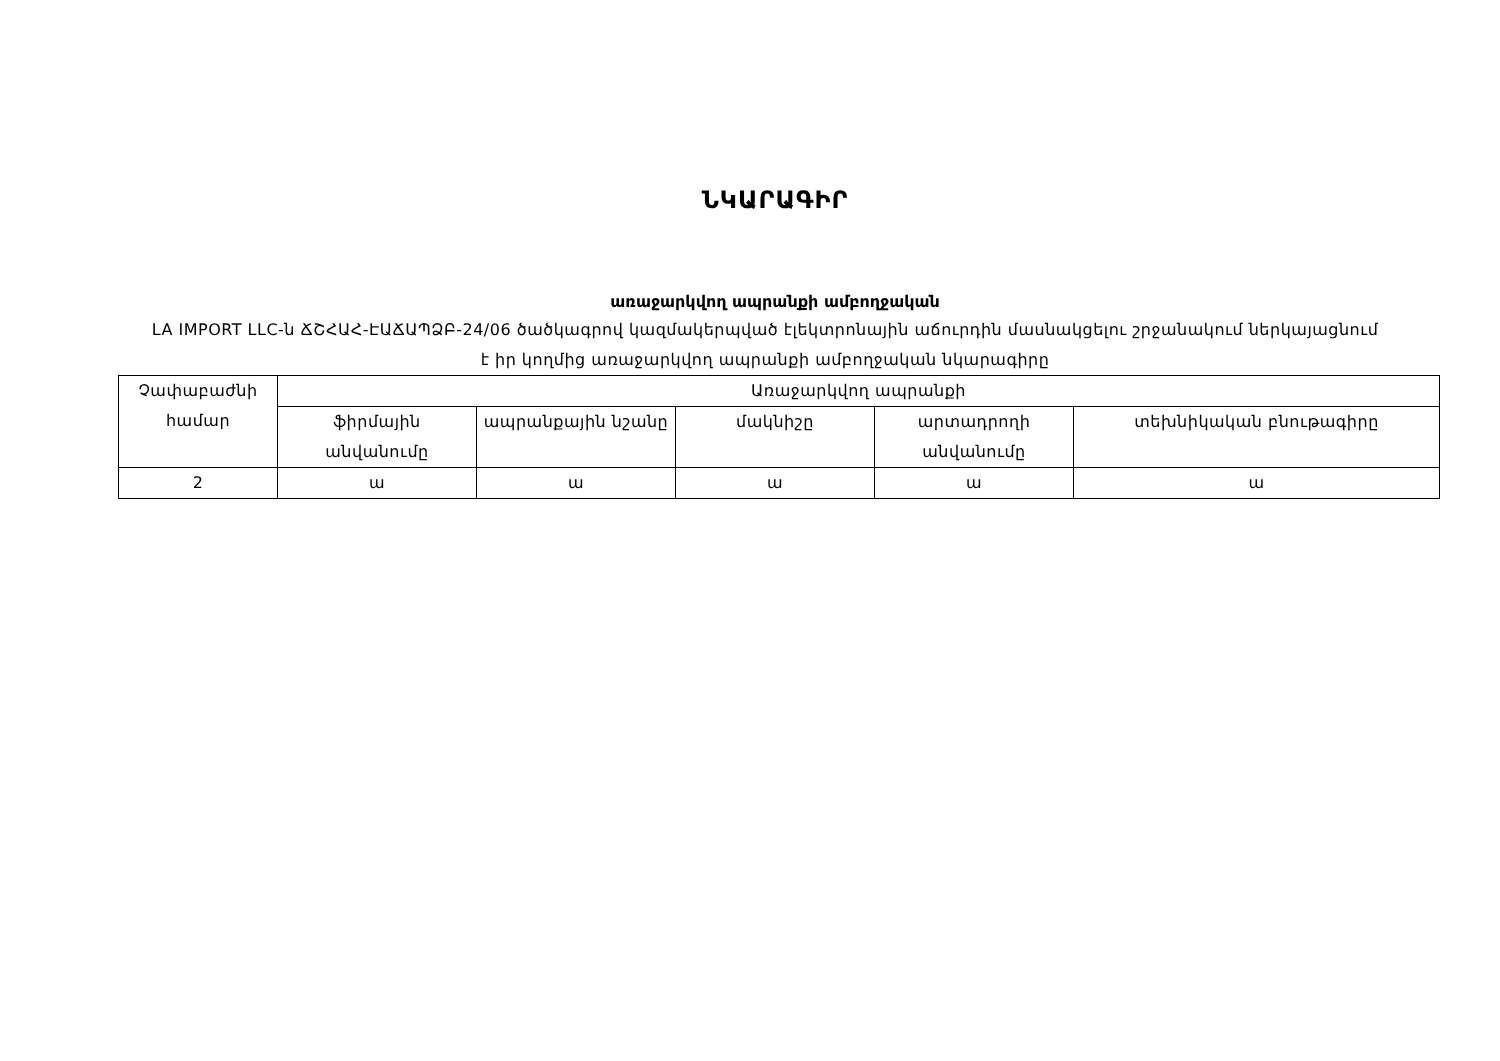ՆԿԱՐԱԳԻՐ
առաջարկվող ապրանքի ամբողջական
LA IMPORT LLC-ն ՃՇՀԱՀ-ԷԱՃԱՊՁԲ-24/06 ծածկագրով կազմակերպված էլեկտրոնային աճուրդին մասնակցելու շրջանակում ներկայացնում է իր կողմից առաջարկվող ապրանքի ամբողջական նկարագիրը
| Չափաբաժնի համար | Առաջարկվող ապրանքի | | | | |
| --- | --- | --- | --- | --- | --- |
| | ֆիրմային անվանումը | ապրանքային նշանը | մակնիշը | արտադրողի անվանումը | տեխնիկական բնութագիրը |
| 2 | ա | ա | ա | ա | ա |